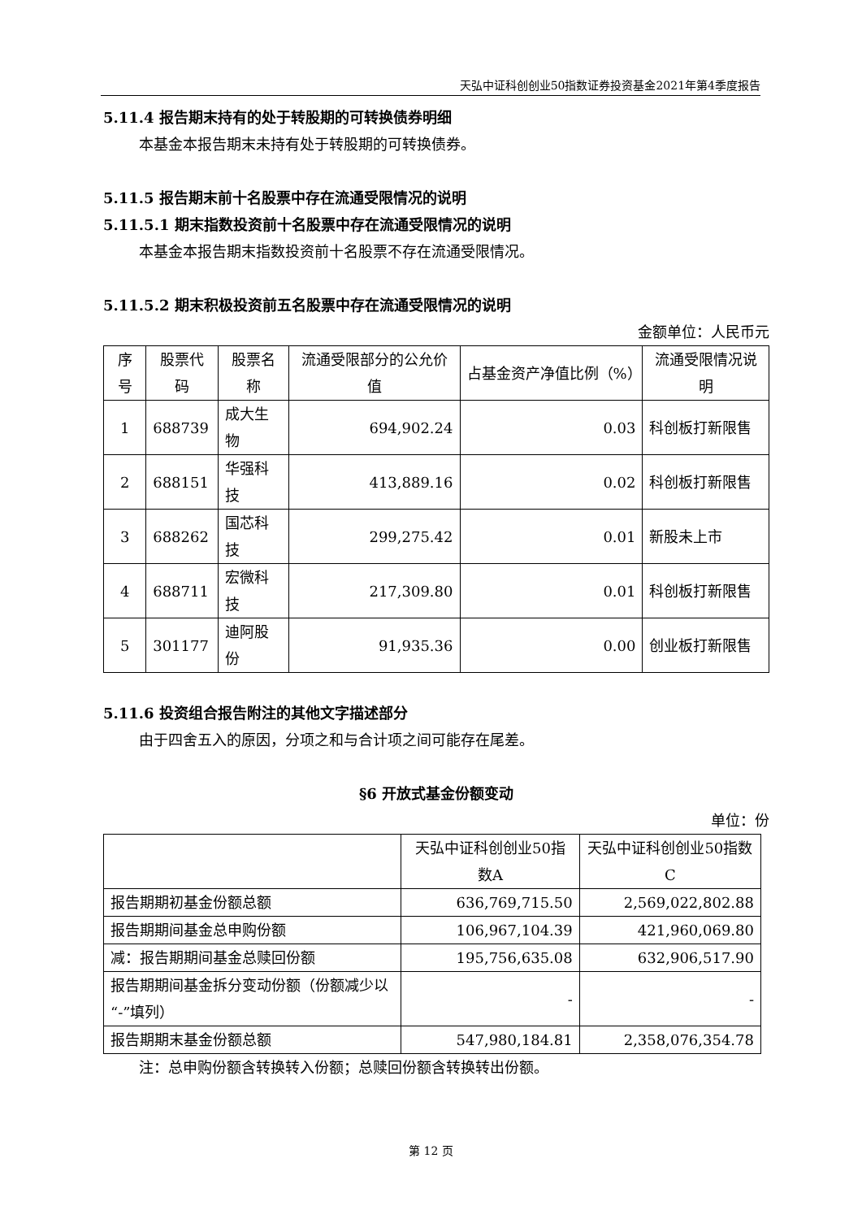天弘中证科创创业50指数证券投资基金2021年第4季度报告
5.11.4 报告期末持有的处于转股期的可转换债券明细
本基金本报告期末未持有处于转股期的可转换债券。
5.11.5 报告期末前十名股票中存在流通受限情况的说明
5.11.5.1 期末指数投资前十名股票中存在流通受限情况的说明
本基金本报告期末指数投资前十名股票不存在流通受限情况。
5.11.5.2 期末积极投资前五名股票中存在流通受限情况的说明
金额单位：人民币元
| 序号 | 股票代码 | 股票名称 | 流通受限部分的公允价值 | 占基金资产净值比例（%） | 流通受限情况说明 |
| --- | --- | --- | --- | --- | --- |
| 1 | 688739 | 成大生物 | 694,902.24 | 0.03 | 科创板打新限售 |
| 2 | 688151 | 华强科技 | 413,889.16 | 0.02 | 科创板打新限售 |
| 3 | 688262 | 国芯科技 | 299,275.42 | 0.01 | 新股未上市 |
| 4 | 688711 | 宏微科技 | 217,309.80 | 0.01 | 科创板打新限售 |
| 5 | 301177 | 迪阿股份 | 91,935.36 | 0.00 | 创业板打新限售 |
5.11.6 投资组合报告附注的其他文字描述部分
由于四舍五入的原因，分项之和与合计项之间可能存在尾差。
§6 开放式基金份额变动
单位：份
| | 天弘中证科创创业50指数A | 天弘中证科创创业50指数C |
| --- | --- | --- |
| 报告期期初基金份额总额 | 636,769,715.50 | 2,569,022,802.88 |
| 报告期期间基金总申购份额 | 106,967,104.39 | 421,960,069.80 |
| 减：报告期期间基金总赎回份额 | 195,756,635.08 | 632,906,517.90 |
| 报告期期间基金拆分变动份额（份额减少以“-”填列） | - | - |
| 报告期期末基金份额总额 | 547,980,184.81 | 2,358,076,354.78 |
注：总申购份额含转换转入份额；总赎回份额含转换转出份额。
第 12 页